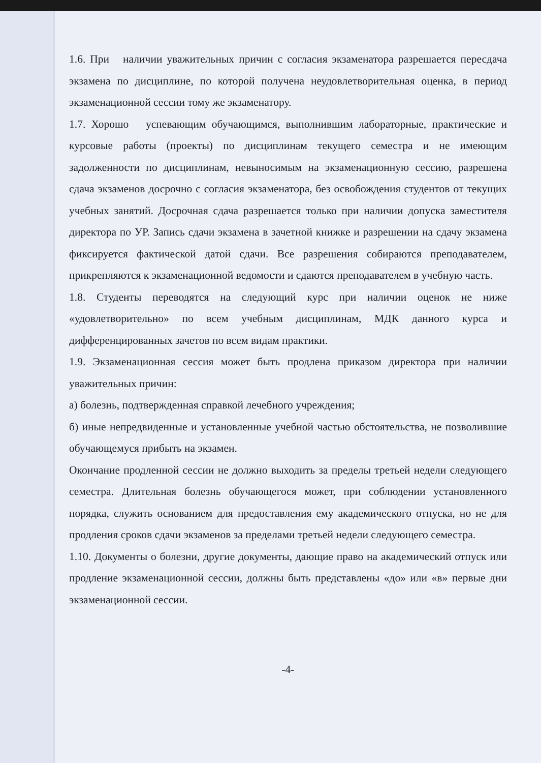1.6. При наличии уважительных причин с согласия экзаменатора разрешается пересдача экзамена по дисциплине, по которой получена неудовлетворительная оценка, в период экзаменационной сессии тому же экзаменатору.
1.7. Хорошо успевающим обучающимся, выполнившим лабораторные, практические и курсовые работы (проекты) по дисциплинам текущего семестра и не имеющим задолженности по дисциплинам, невыносимым на экзаменационную сессию, разрешена сдача экзаменов досрочно с согласия экзаменатора, без освобождения студентов от текущих учебных занятий. Досрочная сдача разрешается только при наличии допуска заместителя директора по УР. Запись сдачи экзамена в зачетной книжке и разрешении на сдачу экзамена фиксируется фактической датой сдачи. Все разрешения собираются преподавателем, прикрепляются к экзаменационной ведомости и сдаются преподавателем в учебную часть.
1.8. Студенты переводятся на следующий курс при наличии оценок не ниже «удовлетворительно» по всем учебным дисциплинам, МДК данного курса и дифференцированных зачетов по всем видам практики.
1.9. Экзаменационная сессия может быть продлена приказом директора при наличии уважительных причин:
а) болезнь, подтвержденная справкой лечебного учреждения;
б) иные непредвиденные и установленные учебной частью обстоятельства, не позволившие обучающемуся прибыть на экзамен.
Окончание продленной сессии не должно выходить за пределы третьей недели следующего семестра. Длительная болезнь обучающегося может, при соблюдении установленного порядка, служить основанием для предоставления ему академического отпуска, но не для продления сроков сдачи экзаменов за пределами третьей недели следующего семестра.
1.10. Документы о болезни, другие документы, дающие право на академический отпуск или продление экзаменационной сессии, должны быть представлены «до» или «в» первые дни экзаменационной сессии.
-4-